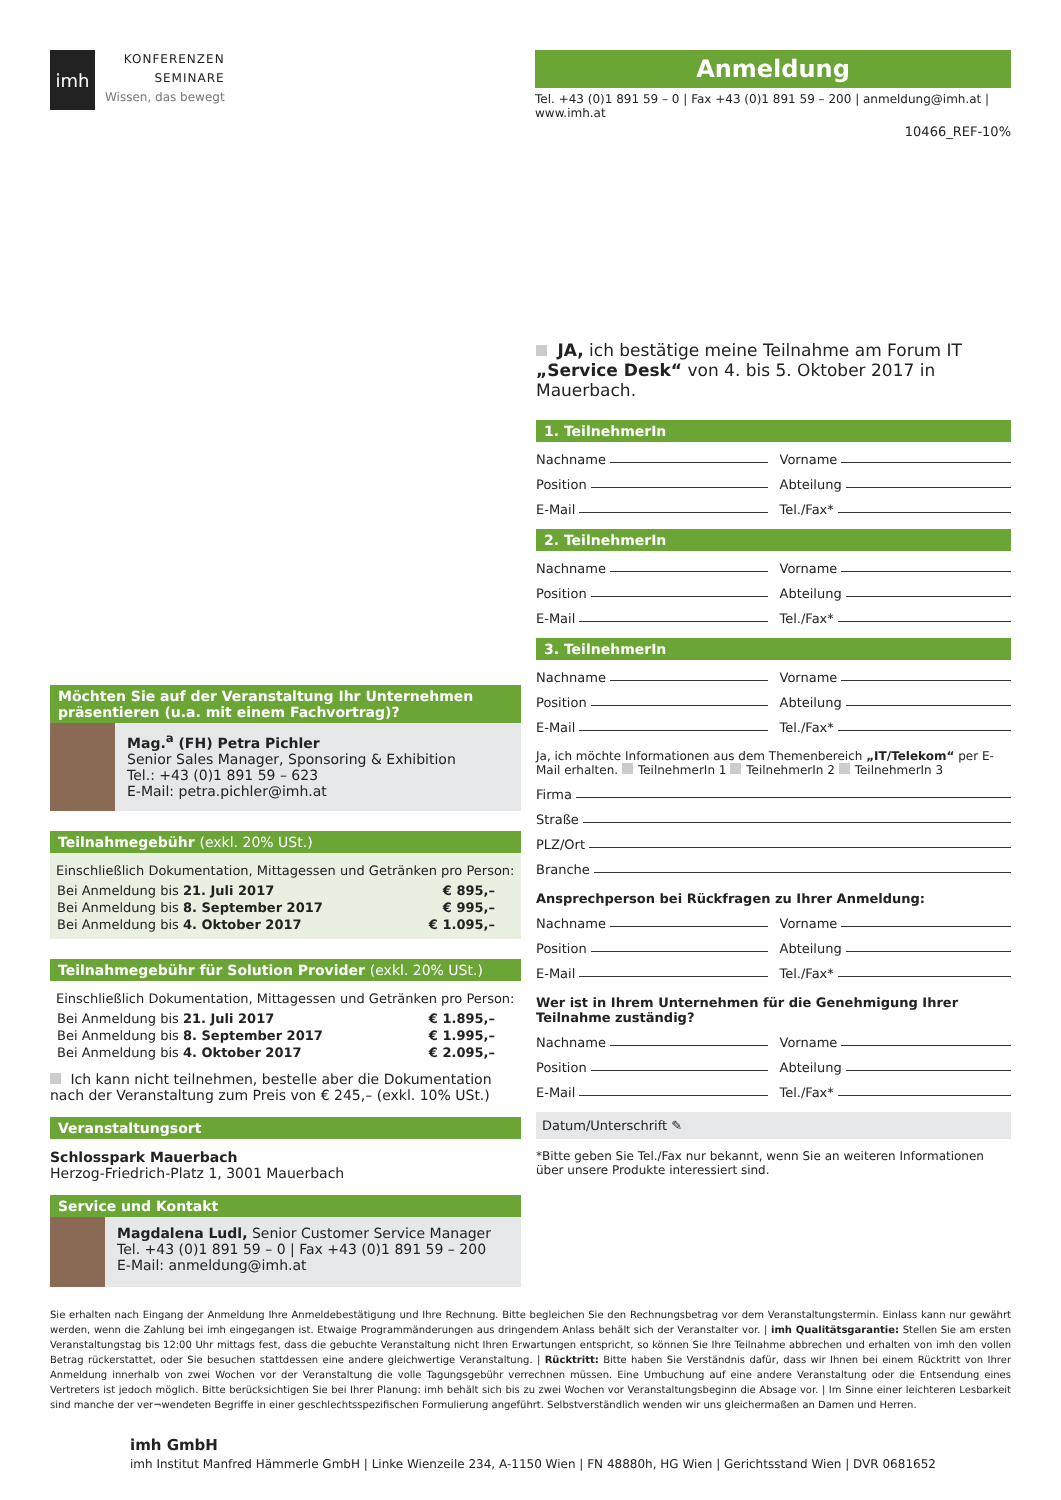imh
KONFERENZEN
SEMINARE
Wissen, das bewegt
Anmeldung
Tel. +43 (0)1 891 59 – 0 | Fax +43 (0)1 891 59 – 200 | anmeldung@imh.at | www.imh.at
10466_REF-10%
Möchten Sie auf der Veranstaltung Ihr Unternehmen präsentieren (u.a. mit einem Fachvortrag)?
Mag.<sup>a</sup> (FH) Petra Pichler
Senior Sales Manager, Sponsoring & Exhibition
Tel.: +43 (0)1 891 59 – 623
E-Mail: petra.pichler@imh.at
Teilnahmegebühr (exkl. 20% USt.)
Einschließlich Dokumentation, Mittagessen und Getränken pro Person:
| Bei Anmeldung bis 21. Juli 2017 | € 895,– |
| Bei Anmeldung bis 8. September 2017 | € 995,– |
| Bei Anmeldung bis 4. Oktober 2017 | € 1.095,– |
Teilnahmegebühr für Solution Provider (exkl. 20% USt.)
Einschließlich Dokumentation, Mittagessen und Getränken pro Person:
| Bei Anmeldung bis 21. Juli 2017 | € 1.895,– |
| Bei Anmeldung bis 8. September 2017 | € 1.995,– |
| Bei Anmeldung bis 4. Oktober 2017 | € 2.095,– |
Ich kann nicht teilnehmen, bestelle aber die Dokumentation nach der Veranstaltung zum Preis von € 245,– (exkl. 10% USt.)
Veranstaltungsort
Schlosspark Mauerbach
Herzog-Friedrich-Platz 1, 3001 Mauerbach
Service und Kontakt
Magdalena Ludl, Senior Customer Service Manager
Tel. +43 (0)1 891 59 – 0 | Fax +43 (0)1 891 59 – 200
E-Mail: anmeldung@imh.at
JA, ich bestätige meine Teilnahme am Forum IT „Service Desk“ von 4. bis 5. Oktober 2017 in Mauerbach.
1. TeilnehmerIn
Nachname Vorname
Position Abteilung
E-Mail Tel./Fax*
2. TeilnehmerIn
Nachname Vorname
Position Abteilung
E-Mail Tel./Fax*
3. TeilnehmerIn
Nachname Vorname
Position Abteilung
E-Mail Tel./Fax*
Ja, ich möchte Informationen aus dem Themenbereich „IT/Telekom“ per E-Mail erhalten. TeilnehmerIn 1 TeilnehmerIn 2 TeilnehmerIn 3
Firma
Straße
PLZ/Ort
Branche
Ansprechperson bei Rückfragen zu Ihrer Anmeldung:
Nachname Vorname
Position Abteilung
E-Mail Tel./Fax*
Wer ist in Ihrem Unternehmen für die Genehmigung Ihrer Teilnahme zuständig?
Nachname Vorname
Position Abteilung
E-Mail Tel./Fax*
Datum/Unterschrift ✎
*Bitte geben Sie Tel./Fax nur bekannt, wenn Sie an weiteren Informationen über unsere Produkte interessiert sind.
Sie erhalten nach Eingang der Anmeldung Ihre Anmeldebestätigung und Ihre Rechnung. Bitte begleichen Sie den Rechnungsbetrag vor dem Veranstaltungstermin. Einlass kann nur gewährt werden, wenn die Zahlung bei imh eingegangen ist. Etwaige Programmänderungen aus dringendem Anlass behält sich der Veranstalter vor. | imh Qualitätsgarantie: Stellen Sie am ersten Veranstaltungstag bis 12:00 Uhr mittags fest, dass die gebuchte Veranstaltung nicht Ihren Erwartungen entspricht, so können Sie Ihre Teilnahme abbrechen und erhalten von imh den vollen Betrag rückerstattet, oder Sie besuchen stattdessen eine andere gleichwertige Veranstaltung. | Rücktritt: Bitte haben Sie Verständnis dafür, dass wir Ihnen bei einem Rücktritt von Ihrer Anmeldung innerhalb von zwei Wochen vor der Veranstaltung die volle Tagungsgebühr verrechnen müssen. Eine Umbuchung auf eine andere Veranstaltung oder die Entsendung eines Vertreters ist jedoch möglich. Bitte berücksichtigen Sie bei Ihrer Planung: imh behält sich bis zu zwei Wochen vor Veranstaltungsbeginn die Absage vor. | Im Sinne einer leichteren Lesbarkeit sind manche der ver¬wendeten Begriffe in einer geschlechtsspezifischen Formulierung angeführt. Selbstverständlich wenden wir uns gleichermaßen an Damen und Herren.
imh GmbH
imh Institut Manfred Hämmerle GmbH | Linke Wienzeile 234, A-1150 Wien | FN 48880h, HG Wien | Gerichtsstand Wien | DVR 0681652